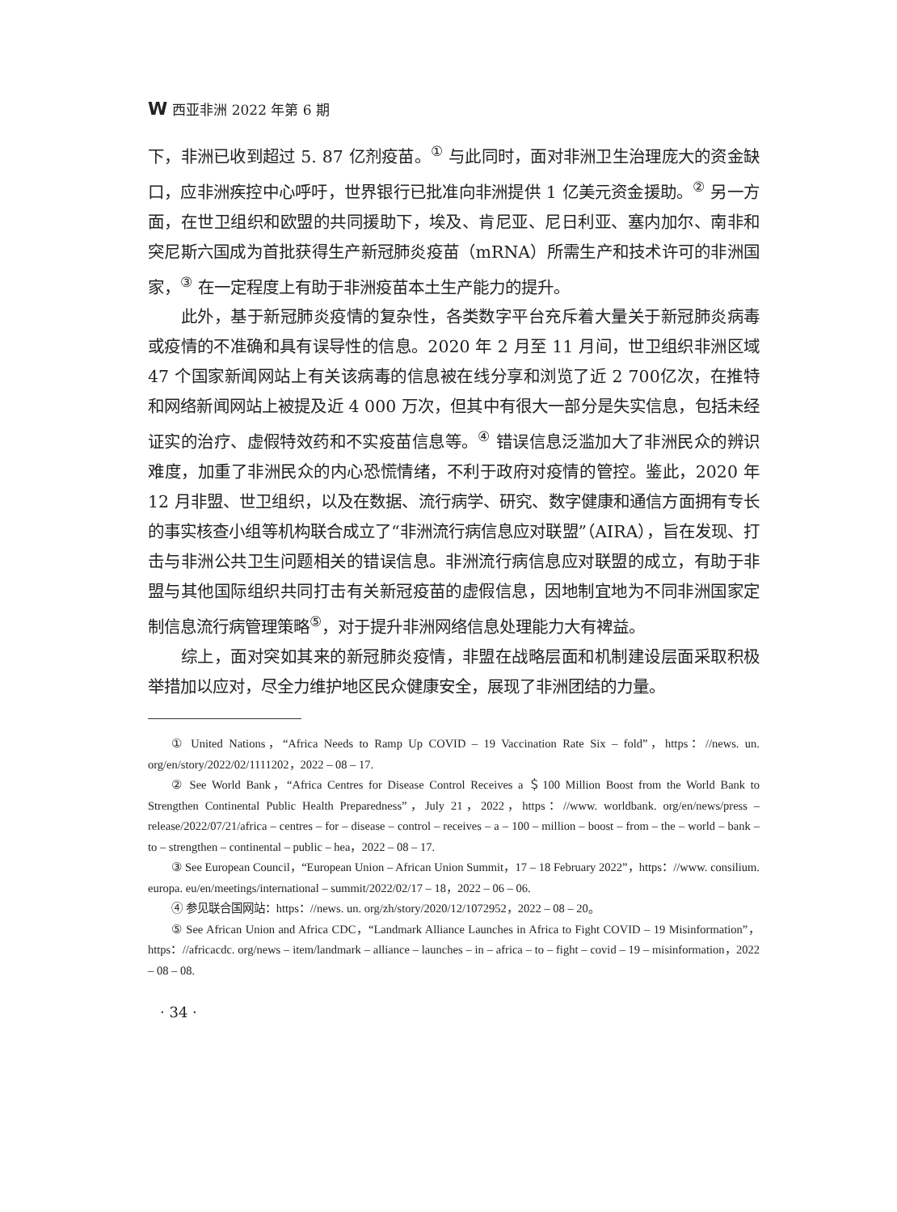W西亚非洲 2022 年第 6 期
下，非洲已收到超过 5. 87 亿剂疫苗。<sup>①</sup> 与此同时，面对非洲卫生治理庞大的资金缺口，应非洲疾控中心呼吁，世界银行已批准向非洲提供 1 亿美元资金援助。<sup>②</sup> 另一方面，在世卫组织和欧盟的共同援助下，埃及、肯尼亚、尼日利亚、塞内加尔、南非和突尼斯六国成为首批获得生产新冠肺炎疫苗（mRNA）所需生产和技术许可的非洲国家，<sup>③</sup> 在一定程度上有助于非洲疫苗本土生产能力的提升。
此外，基于新冠肺炎疫情的复杂性，各类数字平台充斥着大量关于新冠肺炎病毒或疫情的不准确和具有误导性的信息。2020 年 2 月至 11 月间，世卫组织非洲区域 47 个国家新闻网站上有关该病毒的信息被在线分享和浏览了近 2 700亿次，在推特和网络新闻网站上被提及近 4 000 万次，但其中有很大一部分是失实信息，包括未经证实的治疗、虚假特效药和不实疫苗信息等。<sup>④</sup> 错误信息泛滥加大了非洲民众的辨识难度，加重了非洲民众的内心恐慌情绪，不利于政府对疫情的管控。鉴此，2020 年 12 月非盟、世卫组织，以及在数据、流行病学、研究、数字健康和通信方面拥有专长的事实核查小组等机构联合成立了“非洲流行病信息应对联盟”（AIRA），旨在发现、打击与非洲公共卫生问题相关的错误信息。非洲流行病信息应对联盟的成立，有助于非盟与其他国际组织共同打击有关新冠疫苗的虚假信息，因地制宜地为不同非洲国家定制信息流行病管理策略<sup>⑤</sup>，对于提升非洲网络信息处理能力大有裨益。
综上，面对突如其来的新冠肺炎疫情，非盟在战略层面和机制建设层面采取积极举措加以应对，尽全力维护地区民众健康安全，展现了非洲团结的力量。
① United Nations，“Africa Needs to Ramp Up COVID – 19 Vaccination Rate Six – fold”，https：//news. un. org/en/story/2022/02/1111202，2022 – 08 – 17.
② See World Bank，“Africa Centres for Disease Control Receives a ＄100 Million Boost from the World Bank to Strengthen Continental Public Health Preparedness”，July 21，2022，https：//www. worldbank. org/en/news/press – release/2022/07/21/africa – centres – for – disease – control – receives – a – 100 – million – boost – from – the – world – bank – to – strengthen – continental – public – hea，2022 – 08 – 17.
③ See European Council，“European Union – African Union Summit，17 – 18 February 2022”，https：//www. consilium. europa. eu/en/meetings/international – summit/2022/02/17 – 18，2022 – 06 – 06.
④ 参见联合国网站：https：//news. un. org/zh/story/2020/12/1072952，2022 – 08 – 20。
⑤ See African Union and Africa CDC，“Landmark Alliance Launches in Africa to Fight COVID – 19 Misinformation”，https：//africacdc. org/news – item/landmark – alliance – launches – in – africa – to – fight – covid – 19 – misinformation，2022 – 08 – 08.
· 34 ·